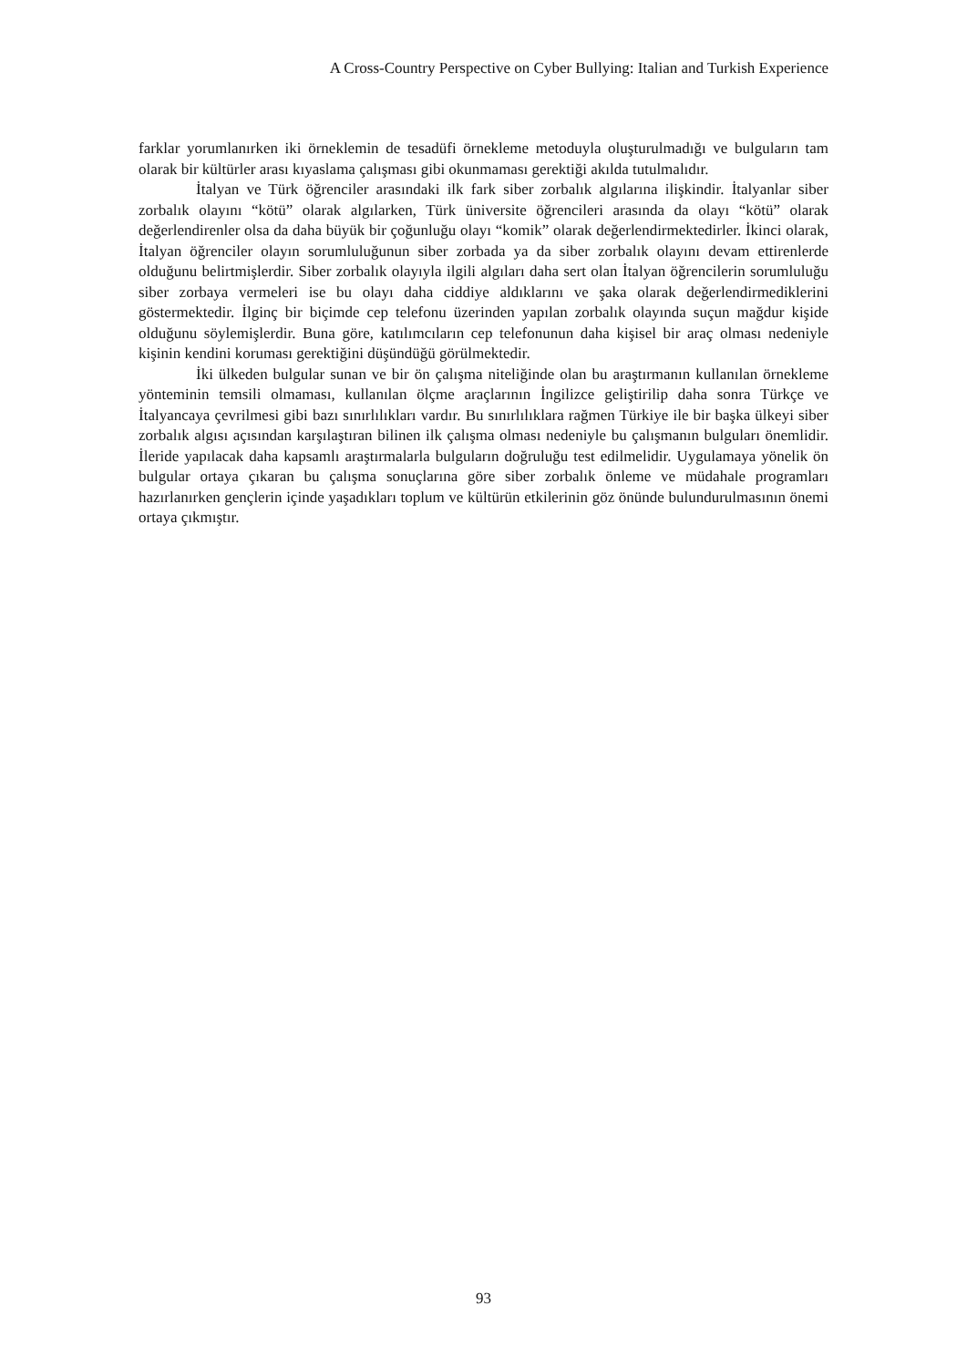A Cross-Country Perspective on Cyber Bullying: Italian and Turkish Experience
farklar yorumlanırken iki örneklemin de tesadüfi örnekleme metoduyla oluşturulmadığı ve bulguların tam olarak bir kültürler arası kıyaslama çalışması gibi okunmaması gerektiği akılda tutulmalıdır.
İtalyan ve Türk öğrenciler arasındaki ilk fark siber zorbalık algılarına ilişkindir. İtalyanlar siber zorbalık olayını “kötü” olarak algılarken, Türk üniversite öğrencileri arasında da olayı “kötü” olarak değerlendirenler olsa da daha büyük bir çoğunluğu olayı “komik” olarak değerlendirmektedirler. İkinci olarak, İtalyan öğrenciler olayın sorumluluğunun siber zorbada ya da siber zorbalık olayını devam ettirenlerde olduğunu belirtmişlerdir. Siber zorbalık olayıyla ilgili algıları daha sert olan İtalyan öğrencilerin sorumluluğu siber zorbaya vermeleri ise bu olayı daha ciddiye aldıklarını ve şaka olarak değerlendirmediklerini göstermektedir. İlginç bir biçimde cep telefonu üzerinden yapılan zorbalık olayında suçun mağdur kişide olduğunu söylemişlerdir. Buna göre, katılımcıların cep telefonunun daha kişisel bir araç olması nedeniyle kişinin kendini koruması gerektiğini düşündüğü görülmektedir.
İki ülkeden bulgular sunan ve bir ön çalışma niteliğinde olan bu araştırmanın kullanılan örnekleme yönteminin temsili olmaması, kullanılan ölçme araçlarının İngilizce geliştirilip daha sonra Türkçe ve İtalyancaya çevrilmesi gibi bazı sınırlılıkları vardır. Bu sınırlılıklara rağmen Türkiye ile bir başka ülkeyi siber zorbalık algısı açısından karşılaştıran bilinen ilk çalışma olması nedeniyle bu çalışmanın bulguları önemlidir. İleride yapılacak daha kapsamlı araştırmalarla bulguların doğruluğu test edilmelidir. Uygulamaya yönelik ön bulgular ortaya çıkaran bu çalışma sonuçlarına göre siber zorbalık önleme ve müdahale programları hazırlanırken gençlerin içinde yaşadıkları toplum ve kültürün etkilerinin göz önünde bulundurulmasının önemi ortaya çıkmıştır.
93